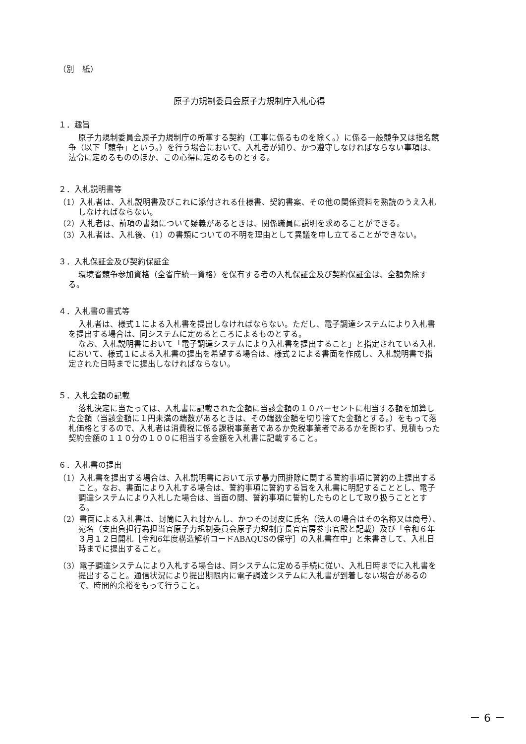（別　紙）
原子力規制委員会原子力規制庁入札心得
１．趣旨
原子力規制委員会原子力規制庁の所掌する契約（工事に係るものを除く。）に係る一般競争又は指名競争（以下「競争」という。）を行う場合において、入札者が知り、かつ遵守しなければならない事項は、法令に定めるもののほか、この心得に定めるものとする。
２．入札説明書等
（1）入札者は、入札説明書及びこれに添付される仕様書、契約書案、その他の関係資料を熟読のうえ入札しなければならない。
（2）入札者は、前項の書類について疑義があるときは、関係職員に説明を求めることができる。
（3）入札者は、入札後、（1）の書類についての不明を理由として異議を申し立てることができない。
３．入札保証金及び契約保証金
環境省競争参加資格（全省庁統一資格）を保有する者の入札保証金及び契約保証金は、全額免除する。
４．入札書の書式等
入札者は、様式１による入札書を提出しなければならない。ただし、電子調達システムにより入札書を提出する場合は、同システムに定めるところによるものとする。
なお、入札説明書において「電子調達システムにより入札書を提出すること」と指定されている入札において、様式１による入札書の提出を希望する場合は、様式２による書面を作成し、入札説明書で指定された日時までに提出しなければならない。
５．入札金額の記載
落札決定に当たっては、入札書に記載された金額に当該金額の１０パーセントに相当する額を加算した金額（当該金額に１円未満の端数があるときは、その端数金額を切り捨てた金額とする。）をもって落札価格とするので、入札者は消費税に係る課税事業者であるか免税事業者であるかを問わず、見積もった契約金額の１１０分の１００に相当する金額を入札書に記載すること。
６．入札書の提出
（1）入札書を提出する場合は、入札説明書において示す暴力団排除に関する誓約事項に誓約の上提出すること。なお、書面により入札する場合は、誓約事項に誓約する旨を入札書に明記することとし、電子調達システムにより入札した場合は、当面の間、誓約事項に誓約したものとして取り扱うこととする。
（2）書面による入札書は、封筒に入れ封かんし、かつその封皮に氏名（法人の場合はその名称又は商号）、宛名（支出負担行為担当官原子力規制委員会原子力規制庁長官官房参事官殿と記載）及び「令和６年３月１２日開札［令和6年度構造解析コードABAQUSの保守］の入札書在中」と朱書きして、入札日時までに提出すること。
（3）電子調達システムにより入札する場合は、同システムに定める手続に従い、入札日時までに入札書を提出すること。通信状況により提出期限内に電子調達システムに入札書が到着しない場合があるので、時間的余裕をもって行うこと。
－ 6 －